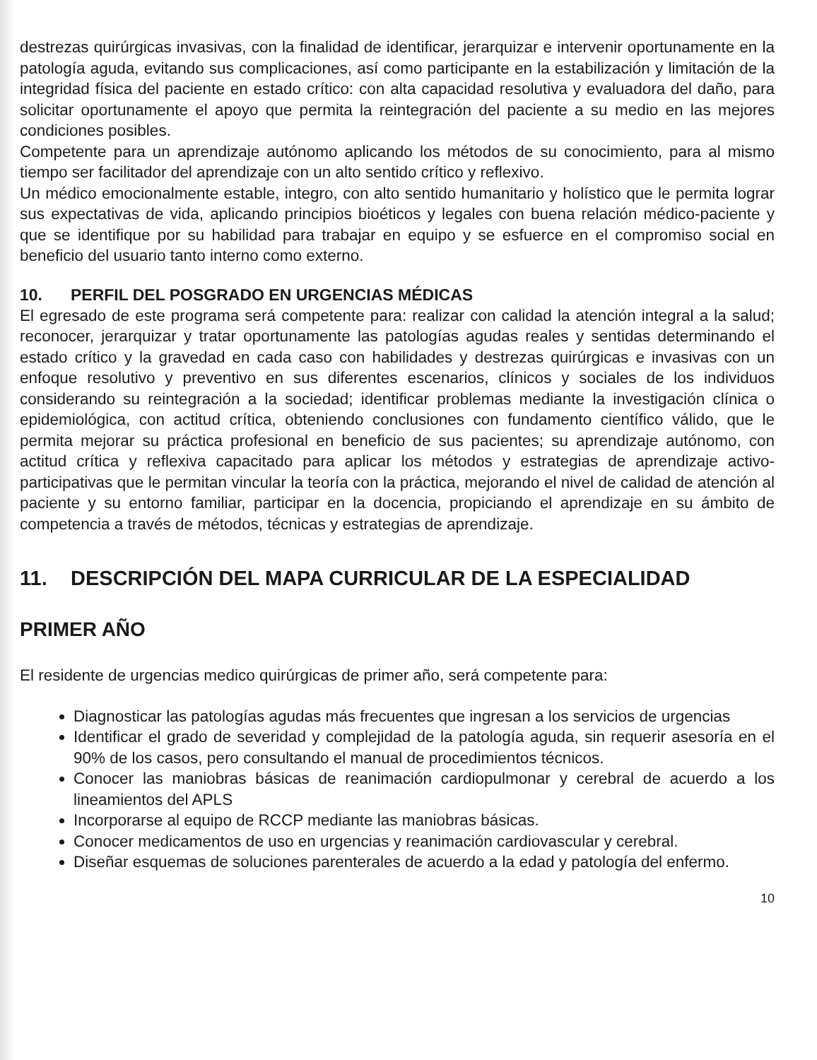destrezas quirúrgicas invasivas, con la finalidad de identificar, jerarquizar e intervenir oportunamente en la patología aguda, evitando sus complicaciones, así como participante en la estabilización y limitación de la integridad física del paciente en estado crítico: con alta capacidad resolutiva y evaluadora del daño, para solicitar oportunamente el apoyo que permita la reintegración del paciente a su medio en las mejores condiciones posibles.
Competente para un aprendizaje autónomo aplicando los métodos de su conocimiento, para al mismo tiempo ser facilitador del aprendizaje con un alto sentido crítico y reflexivo.
Un médico emocionalmente estable, integro, con alto sentido humanitario y holístico que le permita lograr sus expectativas de vida, aplicando principios bioéticos y legales con buena relación médico-paciente y que se identifique por su habilidad para trabajar en equipo y se esfuerce en el compromiso social en beneficio del usuario tanto interno como externo.
10. PERFIL DEL POSGRADO EN URGENCIAS MÉDICAS
El egresado de este programa será competente para: realizar con calidad la atención integral a la salud; reconocer, jerarquizar y tratar oportunamente las patologías agudas reales y sentidas determinando el estado crítico y la gravedad en cada caso con habilidades y destrezas quirúrgicas e invasivas con un enfoque resolutivo y preventivo en sus diferentes escenarios, clínicos y sociales de los individuos considerando su reintegración a la sociedad; identificar problemas mediante la investigación clínica o epidemiológica, con actitud crítica, obteniendo conclusiones con fundamento científico válido, que le permita mejorar su práctica profesional en beneficio de sus pacientes; su aprendizaje autónomo, con actitud crítica y reflexiva capacitado para aplicar los métodos y estrategias de aprendizaje activo-participativas que le permitan vincular la teoría con la práctica, mejorando el nivel de calidad de atención al paciente y su entorno familiar, participar en la docencia, propiciando el aprendizaje en su ámbito de competencia a través de métodos, técnicas y estrategias de aprendizaje.
11. DESCRIPCIÓN DEL MAPA CURRICULAR DE LA ESPECIALIDAD
PRIMER AÑO
El residente de urgencias medico quirúrgicas de primer año, será competente para:
Diagnosticar las patologías agudas más frecuentes que ingresan a los servicios de urgencias
Identificar el grado de severidad y complejidad de la patología aguda, sin requerir asesoría en el 90% de los casos, pero consultando el manual de procedimientos técnicos.
Conocer las maniobras básicas de reanimación cardiopulmonar y cerebral de acuerdo a los lineamientos del APLS
Incorporarse al equipo de RCCP mediante las maniobras básicas.
Conocer medicamentos de uso en urgencias y reanimación cardiovascular y cerebral.
Diseñar esquemas de soluciones parenterales de acuerdo a la edad y patología del enfermo.
10